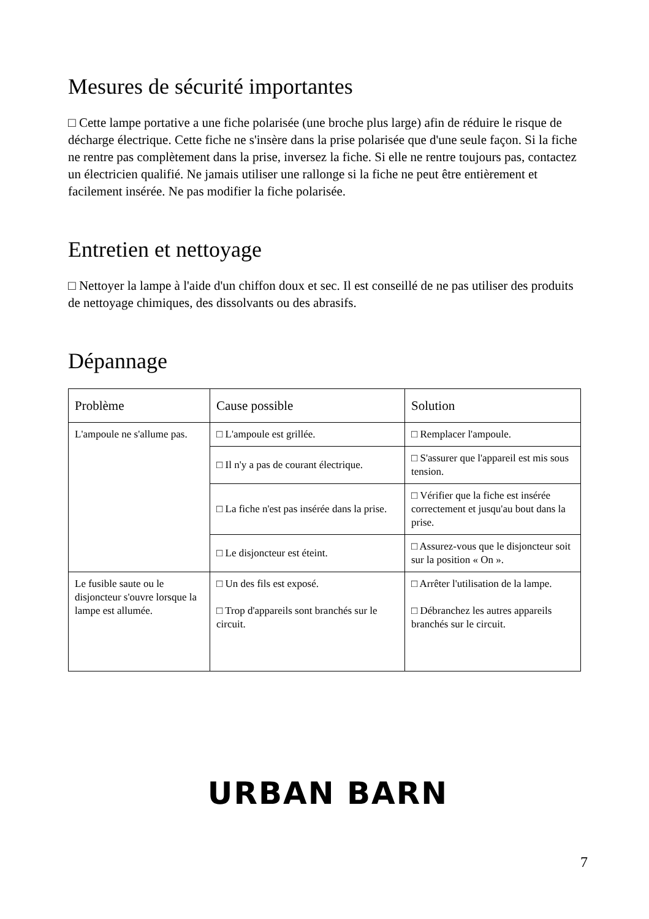Mesures de sécurité importantes
□ Cette lampe portative a une fiche polarisée (une broche plus large) afin de réduire le risque de décharge électrique. Cette fiche ne s'insère dans la prise polarisée que d'une seule façon. Si la fiche ne rentre pas complètement dans la prise, inversez la fiche. Si elle ne rentre toujours pas, contactez un électricien qualifié. Ne jamais utiliser une rallonge si la fiche ne peut être entièrement et facilement insérée. Ne pas modifier la fiche polarisée.
Entretien et nettoyage
□ Nettoyer la lampe à l'aide d'un chiffon doux et sec. Il est conseillé de ne pas utiliser des produits de nettoyage chimiques, des dissolvants ou des abrasifs.
Dépannage
| Problème | Cause possible | Solution |
| --- | --- | --- |
| L'ampoule ne s'allume pas. | □ L'ampoule est grillée. | □ Remplacer l'ampoule. |
| | □ Il n'y a pas de courant électrique. | □ S'assurer que l'appareil est mis sous tension. |
| | □ La fiche n'est pas insérée dans la prise. | □ Vérifier que la fiche est insérée correctement et jusqu'au bout dans la prise. |
| | □ Le disjoncteur est éteint. | □ Assurez-vous que le disjoncteur soit sur la position « On ». |
| Le fusible saute ou le disjoncteur s'ouvre lorsque la lampe est allumée. | □ Un des fils est exposé. □ Trop d'appareils sont branchés sur le circuit. | □ Arrêter l'utilisation de la lampe. □ Débranchez les autres appareils branchés sur le circuit. |
URBAN BARN
7